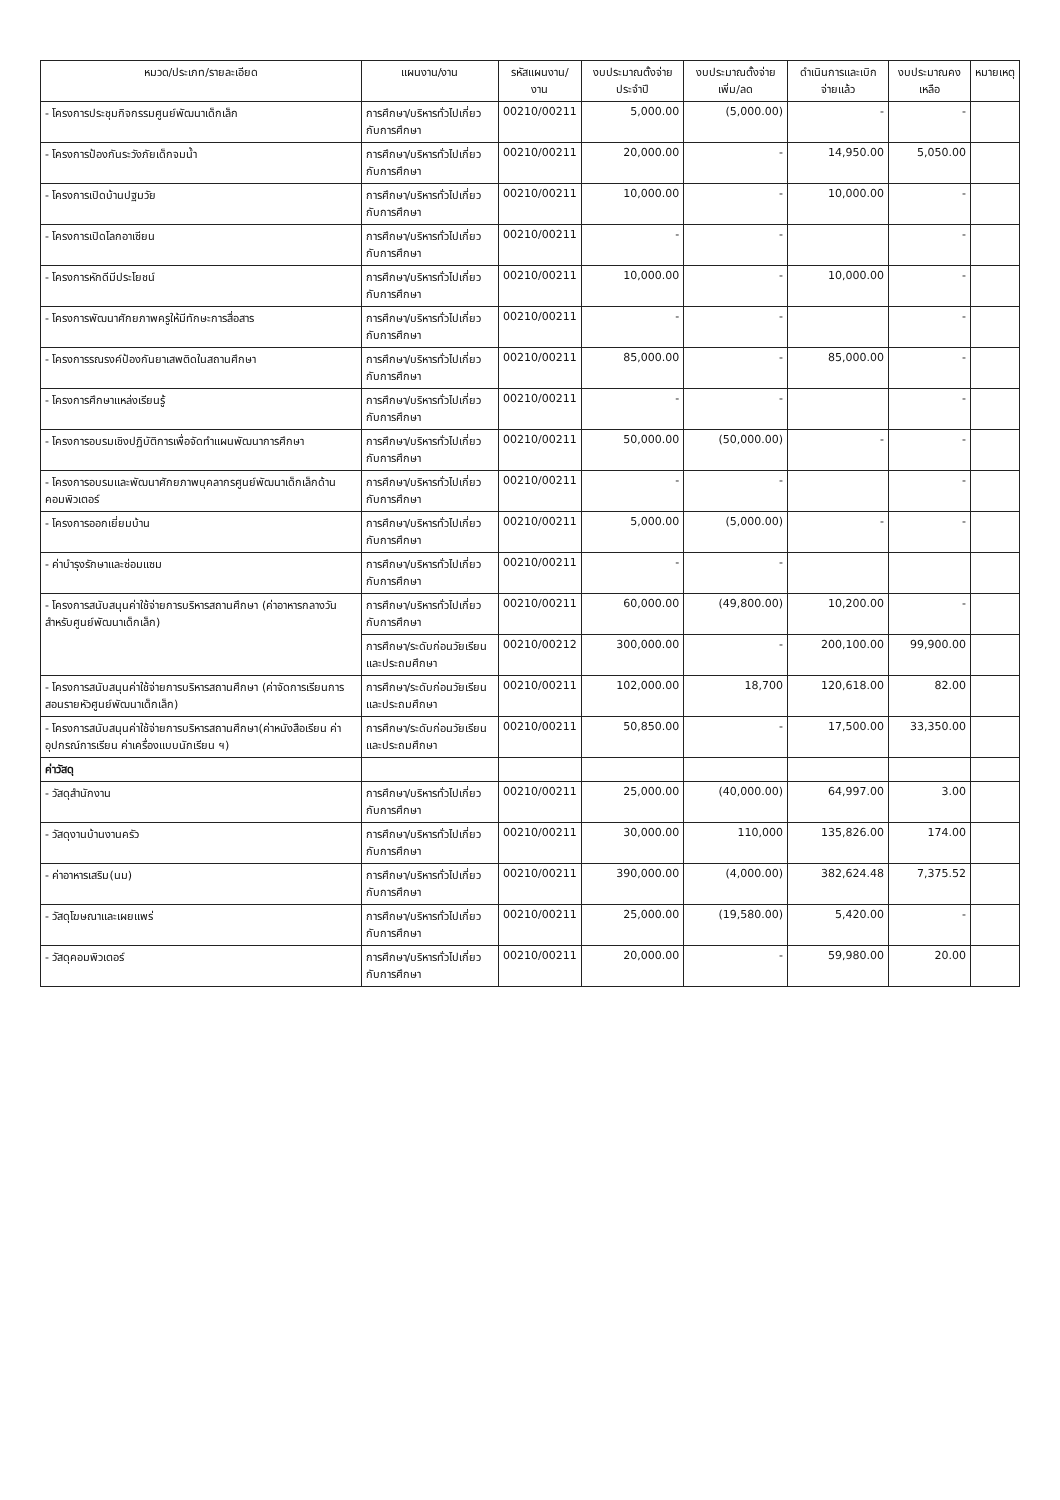| หมวด/ประเภท/รายละเอียด | แผนงาน/งาน | รหัสแผนงาน/งาน | งบประมาณตั้งจ่ายประจำปี | งบประมาณตั้งจ่ายเพิ่ม/ลด | ดำเนินการและเบิกจ่ายแล้ว | งบประมาณคงเหลือ | หมายเหตุ |
| --- | --- | --- | --- | --- | --- | --- | --- |
| - โครงการประชุมกิจกรรมศูนย์พัฒนาเด็กเล็ก | การศึกษา/บริหารทั่วไปเกี่ยวกับการศึกษา | 00210/00211 | 5,000.00 | (5,000.00) | - | - | |
| - โครงการป้องกันระวังภัยเด็กจมน้ำ | การศึกษา/บริหารทั่วไปเกี่ยวกับการศึกษา | 00210/00211 | 20,000.00 | - | 14,950.00 | 5,050.00 | |
| - โครงการเปิดบ้านปฐมวัย | การศึกษา/บริหารทั่วไปเกี่ยวกับการศึกษา | 00210/00211 | 10,000.00 | - | 10,000.00 | - | |
| - โครงการเปิดโลกอาเซียน | การศึกษา/บริหารทั่วไปเกี่ยวกับการศึกษา | 00210/00211 | - | - | | - | |
| - โครงการหักดีมีประโยชน์ | การศึกษา/บริหารทั่วไปเกี่ยวกับการศึกษา | 00210/00211 | 10,000.00 | - | 10,000.00 | - | |
| - โครงการพัฒนาศักยภาพครูให้มีทักษะการสื่อสาร | การศึกษา/บริหารทั่วไปเกี่ยวกับการศึกษา | 00210/00211 | - | - | | - | |
| - โครงการรณรงค์ป้องกันยาเสพติดในสถานศึกษา | การศึกษา/บริหารทั่วไปเกี่ยวกับการศึกษา | 00210/00211 | 85,000.00 | - | 85,000.00 | - | |
| - โครงการศึกษาแหล่งเรียนรู้ | การศึกษา/บริหารทั่วไปเกี่ยวกับการศึกษา | 00210/00211 | - | - | | - | |
| - โครงการอบรมเชิงปฏิบัติการเพื่อจัดทำแผนพัฒนาการศึกษา | การศึกษา/บริหารทั่วไปเกี่ยวกับการศึกษา | 00210/00211 | 50,000.00 | (50,000.00) | - | - | |
| - โครงการอบรมและพัฒนาศักยภาพบุคลากรศูนย์พัฒนาเด็กเล็กด้านคอมพิวเตอร์ | การศึกษา/บริหารทั่วไปเกี่ยวกับการศึกษา | 00210/00211 | - | - | | - | |
| - โครงการออกเยี่ยมบ้าน | การศึกษา/บริหารทั่วไปเกี่ยวกับการศึกษา | 00210/00211 | 5,000.00 | (5,000.00) | - | - | |
| - ค่าบำรุงรักษาและซ่อมแซม | การศึกษา/บริหารทั่วไปเกี่ยวกับการศึกษา | 00210/00211 | - | - | | | |
| - โครงการสนับสนุนค่าใช้จ่ายการบริหารสถานศึกษา (ค่าอาหารกลางวันสำหรับศูนย์พัฒนาเด็กเล็ก) | การศึกษา/บริหารทั่วไปเกี่ยวกับการศึกษา | 00210/00211 | 60,000.00 | (49,800.00) | 10,200.00 | - | |
| | การศึกษา/ระดับก่อนวัยเรียนและประถมศึกษา | 00210/00212 | 300,000.00 | - | 200,100.00 | 99,900.00 | |
| - โครงการสนับสนุนค่าใช้จ่ายการบริหารสถานศึกษา (ค่าจัดการเรียนการสอนรายหัวศูนย์พัฒนาเด็กเล็ก) | การศึกษา/ระดับก่อนวัยเรียนและประถมศึกษา | 00210/00211 | 102,000.00 | 18,700 | 120,618.00 | 82.00 | |
| - โครงการสนับสนุนค่าใช้จ่ายการบริหารสถานศึกษา(ค่าหนังสือเรียน ค่าอุปกรณ์การเรียน ค่าเครื่องแบบนักเรียน ฯ) | การศึกษา/ระดับก่อนวัยเรียนและประถมศึกษา | 00210/00211 | 50,850.00 | - | 17,500.00 | 33,350.00 | |
| ค่าวัสดุ | | | | | | | |
| - วัสดุสำนักงาน | การศึกษา/บริหารทั่วไปเกี่ยวกับการศึกษา | 00210/00211 | 25,000.00 | (40,000.00) | 64,997.00 | 3.00 | |
| - วัสดุงานบ้านงานครัว | การศึกษา/บริหารทั่วไปเกี่ยวกับการศึกษา | 00210/00211 | 30,000.00 | 110,000 | 135,826.00 | 174.00 | |
| - ค่าอาหารเสริม(นม) | การศึกษา/บริหารทั่วไปเกี่ยวกับการศึกษา | 00210/00211 | 390,000.00 | (4,000.00) | 382,624.48 | 7,375.52 | |
| - วัสดุโฆษณาและเผยแพร่ | การศึกษา/บริหารทั่วไปเกี่ยวกับการศึกษา | 00210/00211 | 25,000.00 | (19,580.00) | 5,420.00 | - | |
| - วัสดุคอมพิวเตอร์ | การศึกษา/บริหารทั่วไปเกี่ยวกับการศึกษา | 00210/00211 | 20,000.00 | - | 59,980.00 | 20.00 | |